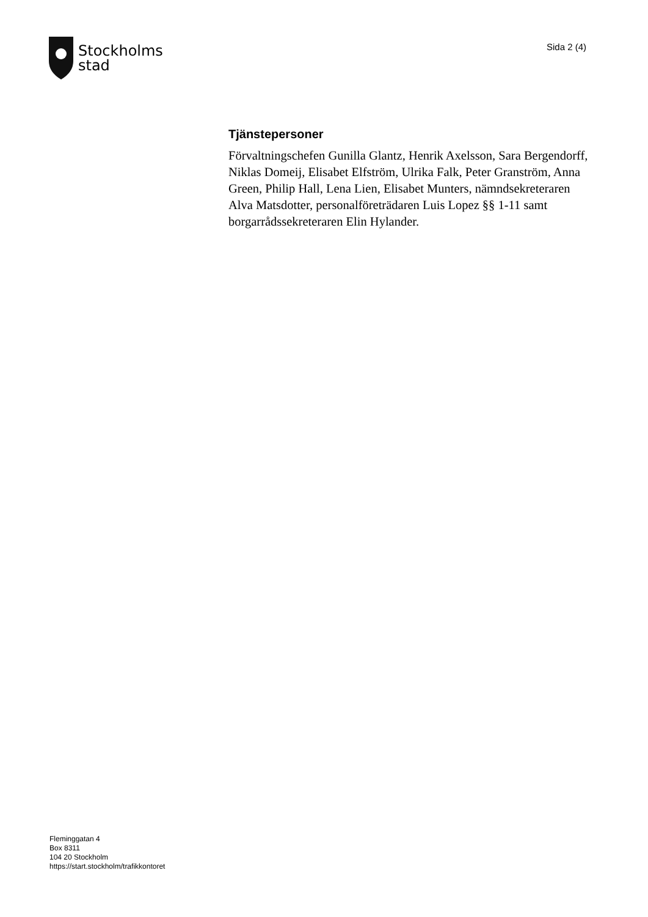Stockholms
stad
Sida 2 (4)
Tjänstepersoner
Förvaltningschefen Gunilla Glantz, Henrik Axelsson, Sara Bergendorff, Niklas Domeij, Elisabet Elfström, Ulrika Falk, Peter Granström, Anna Green, Philip Hall, Lena Lien, Elisabet Munters, nämndsekreteraren Alva Matsdotter, personalföreträdaren Luis Lopez §§ 1-11 samt borgarrådssekreteraren Elin Hylander.
Fleminggatan 4
Box 8311
104 20 Stockholm
https://start.stockholm/trafikkontoret